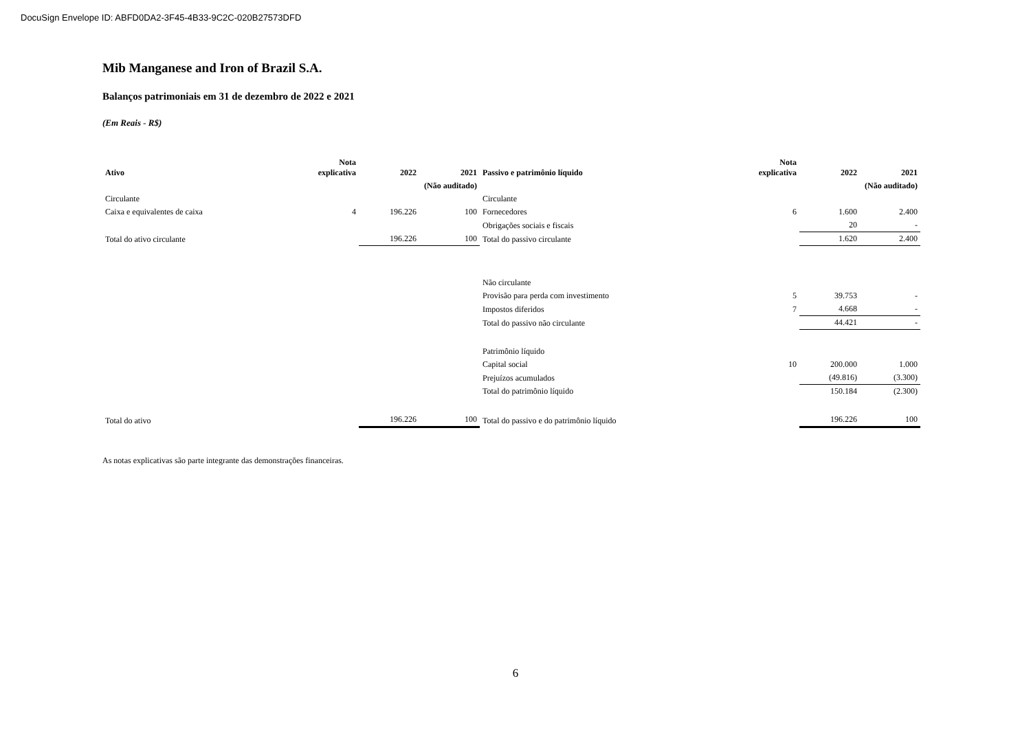DocuSign Envelope ID: ABFD0DA2-3F45-4B33-9C2C-020B27573DFD
Mib Manganese and Iron of Brazil S.A.
Balanços patrimoniais em 31 de dezembro de 2022 e 2021
(Em Reais - R$)
| Ativo | Nota explicativa | 2022 | 2021 | Passivo e patrimônio líquido | Nota explicativa | 2022 | 2021 |
| --- | --- | --- | --- | --- | --- | --- | --- |
| | | | (Não auditado) | | | | (Não auditado) |
| Circulante | | | | Circulante | | | |
| Caixa e equivalentes de caixa | 4 | 196.226 | 100 | Fornecedores | 6 | 1.600 | 2.400 |
| | | | | Obrigações sociais e fiscais | | 20 | - |
| Total do ativo circulante | | 196.226 | 100 | Total do passivo circulante | | 1.620 | 2.400 |
| | | | | Não circulante | | | |
| | | | | Provisão para perda com investimento | 5 | 39.753 | - |
| | | | | Impostos diferidos | 7 | 4.668 | - |
| | | | | Total do passivo não circulante | | 44.421 | - |
| | | | | Patrimônio líquido | | | |
| | | | | Capital social | 10 | 200.000 | 1.000 |
| | | | | Prejuízos acumulados | | (49.816) | (3.300) |
| | | | | Total do patrimônio líquido | | 150.184 | (2.300) |
| Total do ativo | | 196.226 | 100 | Total do passivo e do patrimônio líquido | | 196.226 | 100 |
As notas explicativas são parte integrante das demonstrações financeiras.
6